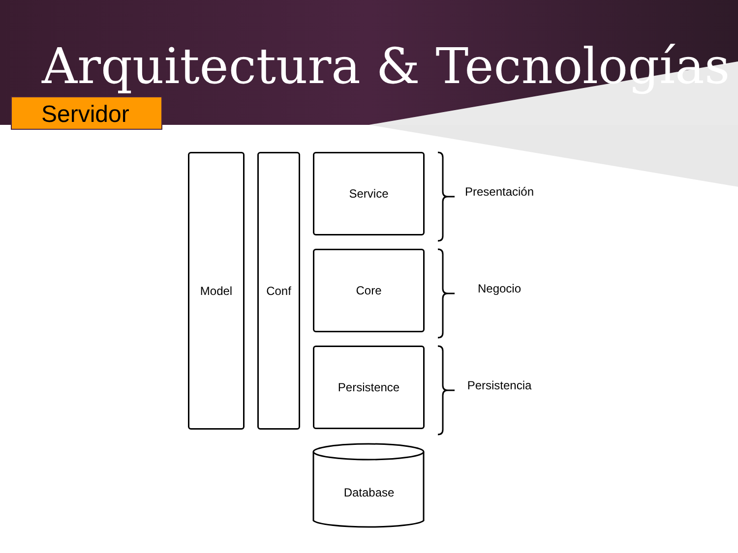Arquitectura & Tecnologías
Servidor
Model Conf Service
Core
Persistence
Database
Presentación
Negocio
Persistencia